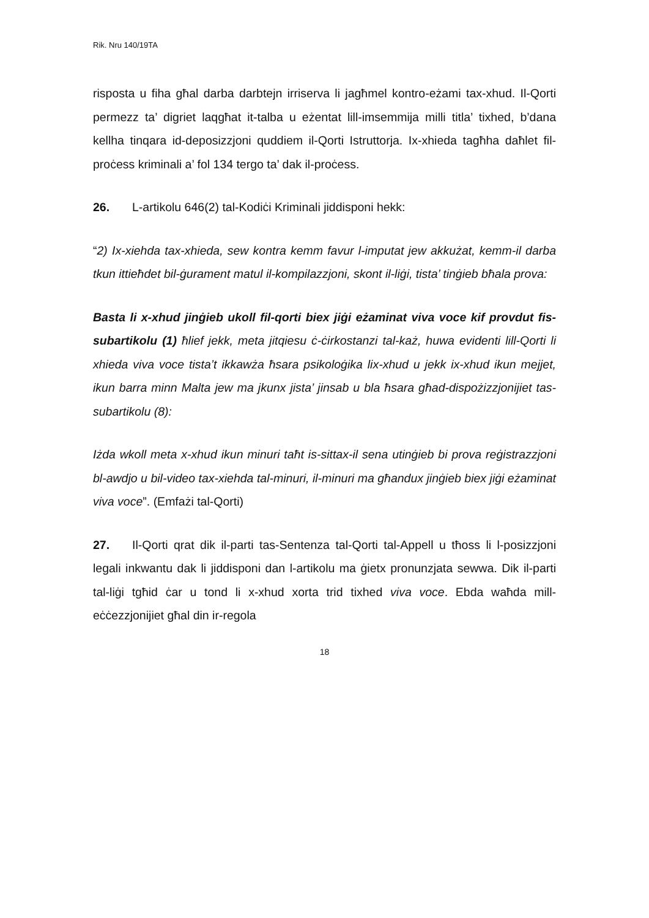Rik. Nru 140/19TA
risposta u fiha għal darba darbtejn irriserva li jagħmel kontro-eżami tax-xhud. Il-Qorti permezz ta’ digriet laqgħat it-talba u eżentat lill-imsemmija milli titla’ tixhed, b’dana kellha tinqara id-deposizzjoni quddiem il-Qorti Istruttorja. Ix-xhieda tagħha daħlet fil-proċess kriminali a’ fol 134 tergo ta’ dak il-proċess.
26. L-artikolu 646(2) tal-Kodiċi Kriminali jiddisponi hekk:
“2) Ix-xiehda tax-xhieda, sew kontra kemm favur l-imputat jew akkużat, kemm-il darba tkun ittieħdet bil-ġurament matul il-kompilazzjoni, skont il-liġi, tista’ tinġieb bħala prova:
Basta li x-xhud jinġieb ukoll fil-qorti biex jiġi eżaminat viva voce kif provdut fis-subartikolu (1) ħlief jekk, meta jitqiesu ċ-ċirkostanzi tal-każ, huwa evidenti lill-Qorti li xhieda viva voce tista’t ikkawża ħsara psikoloġika lix-xhud u jekk ix-xhud ikun mejjet, ikun barra minn Malta jew ma jkunx jista’ jinsab u bla ħsara għad-dispożizzjonijiet tas-subartikolu (8):
Iżda wkoll meta x-xhud ikun minuri taħt is-sittax-il sena utinġieb bi prova reġistrazzjoni bl-awdjo u bil-video tax-xiehda tal-minuri, il-minuri ma għandux jinġieb biex jiġi eżaminat viva voce”. (Emfażi tal-Qorti)
27. Il-Qorti qrat dik il-parti tas-Sentenza tal-Qorti tal-Appell u tħoss li l-posizzjoni legali inkwantu dak li jiddisponi dan l-artikolu ma ġietx pronunzjata sewwa. Dik il-parti tal-liġi tgħid ċar u tond li x-xhud xorta trid tixhed viva voce. Ebda waħda mill-eċċezzjonijiet għal din ir-regola
18